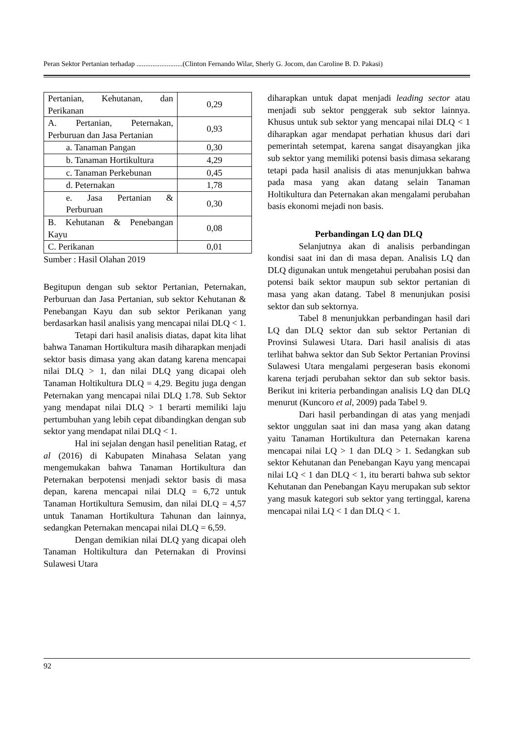Peran Sektor Pertanian terhadap ..........................(Clinton Fernando Wilar, Sherly G. Jocom, dan Caroline B. D. Pakasi)
| Pertanian, Kehutanan, dan Perikanan | 0,29 |
| A. Pertanian, Peternakan, Perburuan dan Jasa Pertanian | 0,93 |
| a. Tanaman Pangan | 0,30 |
| b. Tanaman Hortikultura | 4,29 |
| c. Tanaman Perkebunan | 0,45 |
| d. Peternakan | 1,78 |
| e. Jasa Pertanian & Perburuan | 0,30 |
| B. Kehutanan & Penebangan Kayu | 0,08 |
| C. Perikanan | 0,01 |
Sumber : Hasil Olahan 2019
Begitupun dengan sub sektor Pertanian, Peternakan, Perburuan dan Jasa Pertanian, sub sektor Kehutanan & Penebangan Kayu dan sub sektor Perikanan yang berdasarkan hasil analisis yang mencapai nilai DLQ < 1.
Tetapi dari hasil analisis diatas, dapat kita lihat bahwa Tanaman Hortikultura masih diharapkan menjadi sektor basis dimasa yang akan datang karena mencapai nilai DLQ > 1, dan nilai DLQ yang dicapai oleh Tanaman Holtikultura DLQ = 4,29. Begitu juga dengan Peternakan yang mencapai nilai DLQ 1.78. Sub Sektor yang mendapat nilai DLQ > 1 berarti memiliki laju pertumbuhan yang lebih cepat dibandingkan dengan sub sektor yang mendapat nilai DLQ < 1.
Hal ini sejalan dengan hasil penelitian Ratag, et al (2016) di Kabupaten Minahasa Selatan yang mengemukakan bahwa Tanaman Hortikultura dan Peternakan berpotensi menjadi sektor basis di masa depan, karena mencapai nilai DLQ = 6,72 untuk Tanaman Hortikultura Semusim, dan nilai DLQ = 4,57 untuk Tanaman Hortikultura Tahunan dan lainnya, sedangkan Peternakan mencapai nilai DLQ = 6,59.
Dengan demikian nilai DLQ yang dicapai oleh Tanaman Holtikultura dan Peternakan di Provinsi Sulawesi Utara
diharapkan untuk dapat menjadi leading sector atau menjadi sub sektor penggerak sub sektor lainnya. Khusus untuk sub sektor yang mencapai nilai DLQ < 1 diharapkan agar mendapat perhatian khusus dari dari pemerintah setempat, karena sangat disayangkan jika sub sektor yang memiliki potensi basis dimasa sekarang tetapi pada hasil analisis di atas menunjukkan bahwa pada masa yang akan datang selain Tanaman Holtikultura dan Peternakan akan mengalami perubahan basis ekonomi mejadi non basis.
Perbandingan LQ dan DLQ
Selanjutnya akan di analisis perbandingan kondisi saat ini dan di masa depan. Analisis LQ dan DLQ digunakan untuk mengetahui perubahan posisi dan potensi baik sektor maupun sub sektor pertanian di masa yang akan datang. Tabel 8 menunjukan posisi sektor dan sub sektornya.
Tabel 8 menunjukkan perbandingan hasil dari LQ dan DLQ sektor dan sub sektor Pertanian di Provinsi Sulawesi Utara. Dari hasil analisis di atas terlihat bahwa sektor dan Sub Sektor Pertanian Provinsi Sulawesi Utara mengalami pergeseran basis ekonomi karena terjadi perubahan sektor dan sub sektor basis. Berikut ini kriteria perbandingan analisis LQ dan DLQ menurut (Kuncoro et al, 2009) pada Tabel 9.
Dari hasil perbandingan di atas yang menjadi sektor unggulan saat ini dan masa yang akan datang yaitu Tanaman Hortikultura dan Peternakan karena mencapai nilai LQ > 1 dan DLQ > 1. Sedangkan sub sektor Kehutanan dan Penebangan Kayu yang mencapai nilai LQ < 1 dan DLQ < 1, itu berarti bahwa sub sektor Kehutanan dan Penebangan Kayu merupakan sub sektor yang masuk kategori sub sektor yang tertinggal, karena mencapai nilai LQ < 1 dan DLQ < 1.
92